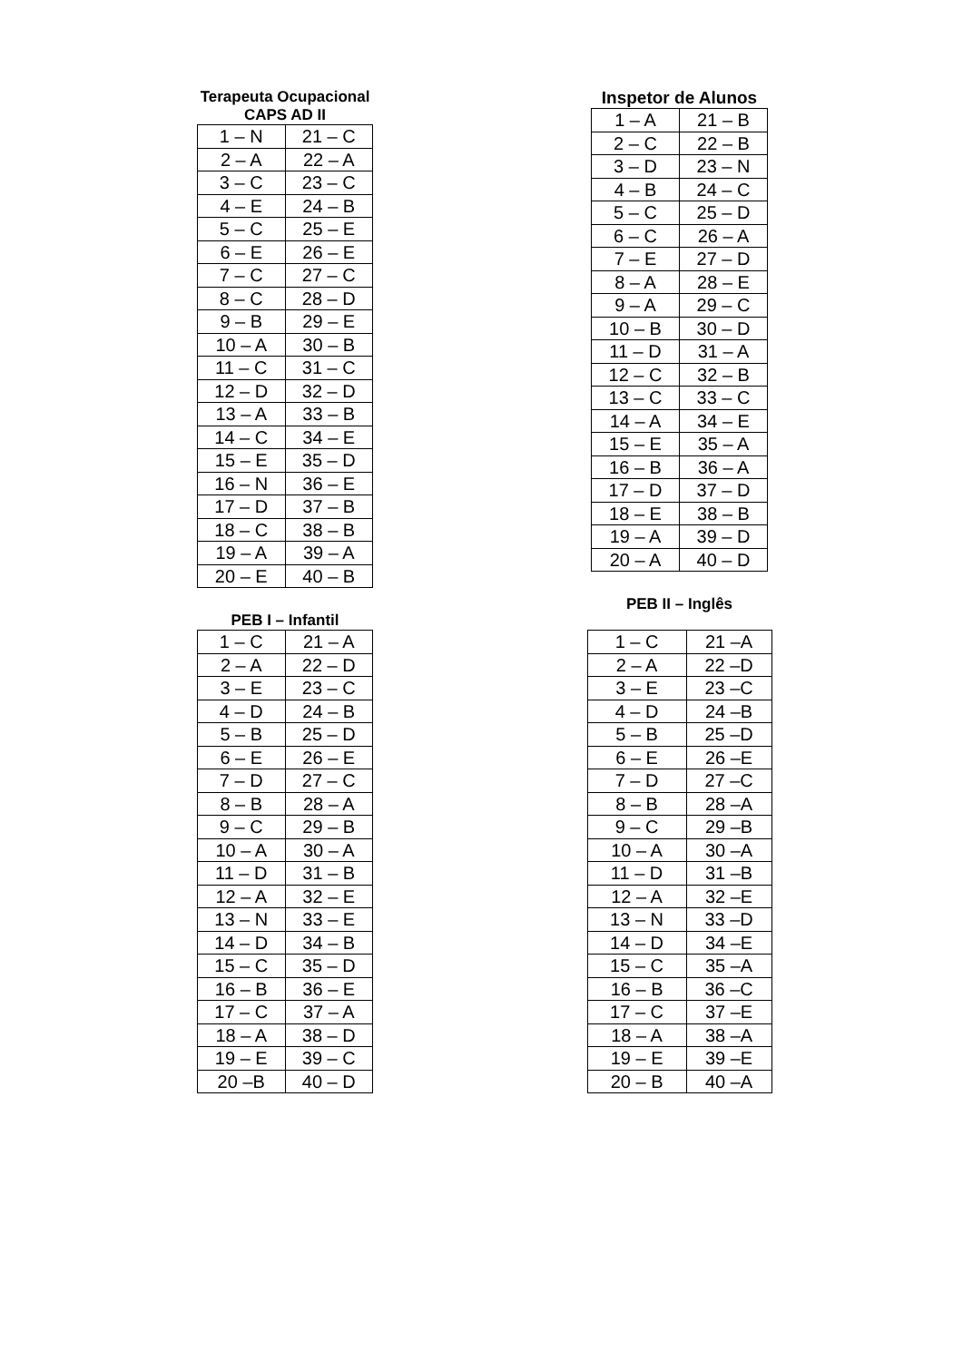Terapeuta Ocupacional
CAPS AD II
| 1 – N | 21 – C |
| 2 – A | 22 – A |
| 3 – C | 23 – C |
| 4 – E | 24 – B |
| 5 – C | 25 – E |
| 6 – E | 26 – E |
| 7 – C | 27 – C |
| 8 – C | 28 – D |
| 9 – B | 29 – E |
| 10 – A | 30 – B |
| 11 – C | 31 – C |
| 12 – D | 32 – D |
| 13 – A | 33 – B |
| 14 – C | 34 – E |
| 15 – E | 35 – D |
| 16 – N | 36 – E |
| 17 – D | 37 – B |
| 18 – C | 38 – B |
| 19 – A | 39 – A |
| 20 – E | 40 – B |
PEB I – Infantil
| 1 – C | 21 – A |
| 2 – A | 22 – D |
| 3 – E | 23 – C |
| 4 – D | 24 – B |
| 5 – B | 25 – D |
| 6 – E | 26 – E |
| 7 – D | 27 – C |
| 8 – B | 28 – A |
| 9 – C | 29 – B |
| 10 – A | 30 – A |
| 11 – D | 31 – B |
| 12 – A | 32 – E |
| 13 – N | 33 – E |
| 14 – D | 34 – B |
| 15 – C | 35 – D |
| 16 – B | 36 – E |
| 17 – C | 37 – A |
| 18 – A | 38 – D |
| 19 – E | 39 – C |
| 20 –B | 40 – D |
Inspetor de Alunos
| 1 – A | 21 – B |
| 2 – C | 22 – B |
| 3 – D | 23 – N |
| 4 – B | 24 – C |
| 5 – C | 25 – D |
| 6 – C | 26 – A |
| 7 – E | 27 – D |
| 8 – A | 28 – E |
| 9 – A | 29 – C |
| 10 – B | 30 – D |
| 11 – D | 31 – A |
| 12 – C | 32 – B |
| 13 – C | 33 – C |
| 14 – A | 34 – E |
| 15 – E | 35 – A |
| 16 – B | 36 – A |
| 17 – D | 37 – D |
| 18 – E | 38 – B |
| 19 – A | 39 – D |
| 20 – A | 40 – D |
PEB II – Inglês
| 1 – C | 21 –A |
| 2 – A | 22 –D |
| 3 – E | 23 –C |
| 4 – D | 24 –B |
| 5 – B | 25 –D |
| 6 – E | 26 –E |
| 7 – D | 27 –C |
| 8 – B | 28 –A |
| 9 – C | 29 –B |
| 10 – A | 30 –A |
| 11 – D | 31 –B |
| 12 – A | 32 –E |
| 13 – N | 33 –D |
| 14 – D | 34 –E |
| 15 – C | 35 –A |
| 16 – B | 36 –C |
| 17 – C | 37 –E |
| 18 – A | 38 –A |
| 19 – E | 39 –E |
| 20 – B | 40 –A |